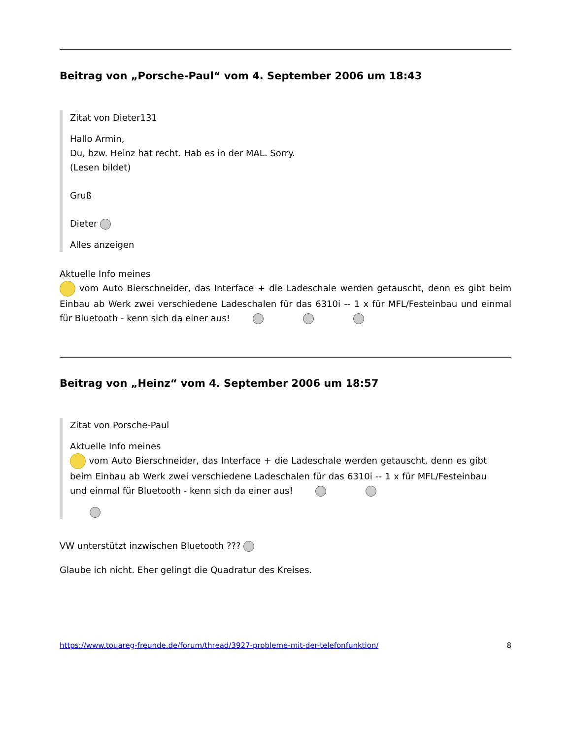Beitrag von „Porsche-Paul“ vom 4. September 2006 um 18:43
Zitat von Dieter131
Hallo Armin,
Du, bzw. Heinz hat recht. Hab es in der MAL. Sorry.
(Lesen bildet)
Gruß
Dieter
Alles anzeigen
Aktuelle Info meines
vom Auto Bierschneider, das Interface + die Ladeschale werden getauscht, denn es gibt beim Einbau ab Werk zwei verschiedene Ladeschalen für das 6310i -- 1 x für MFL/Festeinbau und einmal für Bluetooth - kenn sich da einer aus!
Beitrag von „Heinz“ vom 4. September 2006 um 18:57
Zitat von Porsche-Paul
Aktuelle Info meines
vom Auto Bierschneider, das Interface + die Ladeschale werden getauscht, denn es gibt beim Einbau ab Werk zwei verschiedene Ladeschalen für das 6310i -- 1 x für MFL/Festeinbau und einmal für Bluetooth - kenn sich da einer aus!
VW unterstützt inzwischen Bluetooth ???
Glaube ich nicht. Eher gelingt die Quadratur des Kreises.
https://www.touareg-freunde.de/forum/thread/3927-probleme-mit-der-telefonfunktion/ 8